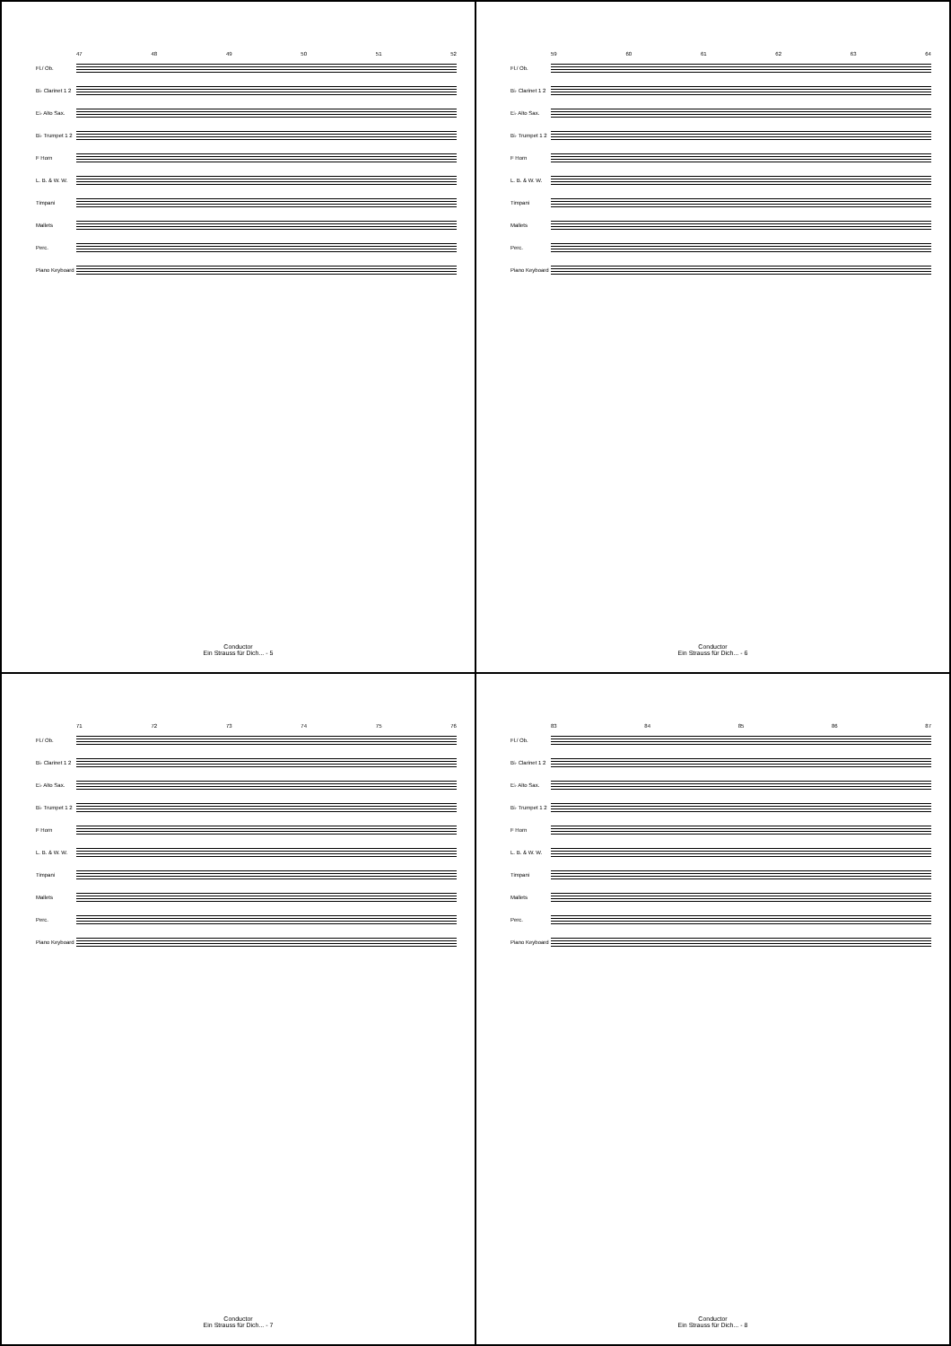47 48 49 50 51 52
Fl./ Ob.
B♭ Clarinet 1 2
E♭ Alto Sax.
B♭ Trumpet 1 2
F Horn
L. B. & W. W.
Timpani
Mallets
Perc.
Piano Keyboard
Conductor
Ein Strauss für Dich... - 5
59 60 61 62 63 64
Fl./ Ob.
B♭ Clarinet 1 2
E♭ Alto Sax.
B♭ Trumpet 1 2
F Horn
L. B. & W. W.
Timpani
Mallets
Perc.
Piano Keyboard
Conductor
Ein Strauss für Dich... - 6
71 72 73 74 75 76
Fl./ Ob.
B♭ Clarinet 1 2
E♭ Alto Sax.
B♭ Trumpet 1 2
F Horn
L. B. & W. W.
Timpani
Mallets
Perc.
Piano Keyboard
Conductor
Ein Strauss für Dich... - 7
83 84 85 86 87
Fl./ Ob.
B♭ Clarinet 1 2
E♭ Alto Sax.
B♭ Trumpet 1 2
F Horn
L. B. & W. W.
Timpani
Mallets
Perc.
Piano Keyboard
Conductor
Ein Strauss für Dich... - 8